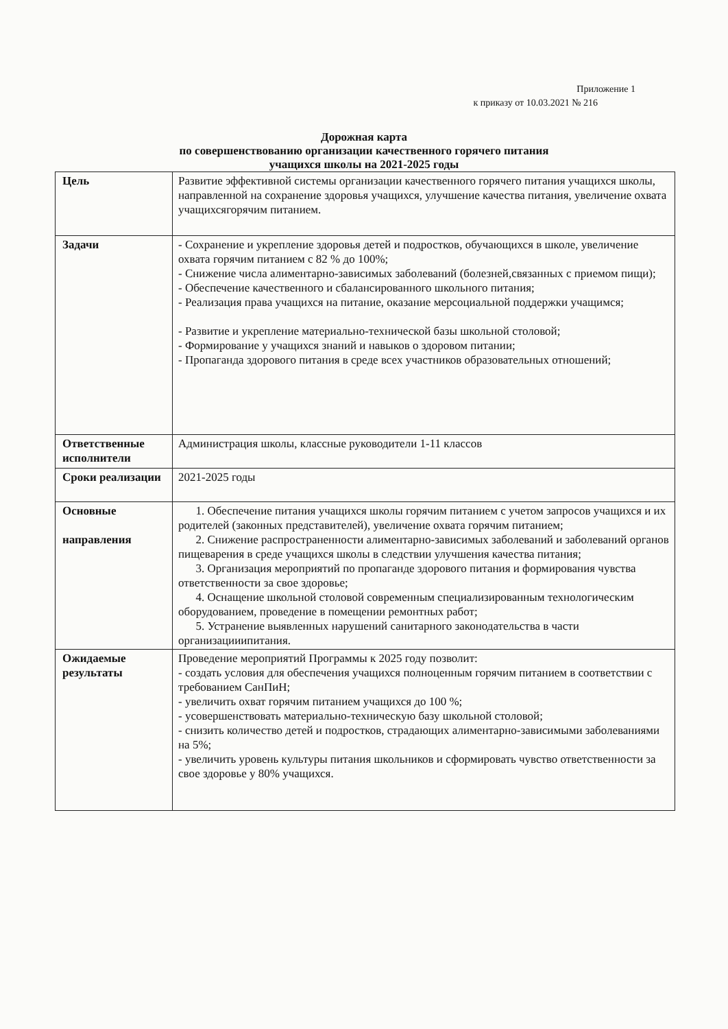Приложение 1
к приказу от 10.03.2021 № 216
Дорожная карта
по совершенствованию организации качественного горячего питания
учащихся школы на 2021-2025 годы
| Цель | Развитие эффективной системы организации качественного горячего питания учащихся школы, направленной на сохранение здоровья учащихся, улучшение качества питания, увеличение охвата учащихсягорячим питанием. |
| Задачи | - Сохранение и укрепление здоровья детей и подростков, обучающихся в школе, увеличение охвата горячим питанием с 82 % до 100%; - Снижение числа алиментарно-зависимых заболеваний (болезней,связанных с приемом пищи); - Обеспечение качественного и сбалансированного школьного питания; - Реализация права учащихся на питание, оказание мерсоциальной поддержки учащимся; - Развитие и укрепление материально-технической базы школьной столовой; - Формирование у учащихся знаний и навыков о здоровом питании; - Пропаганда здорового питания в среде всех участников образовательных отношений; |
| Ответственные исполнители | Администрация школы, классные руководители 1-11 классов |
| Сроки реализации | 2021-2025 годы |
| Основные направления | 1. Обеспечение питания учащихся школы горячим питанием с учетом запросов учащихся и их родителей (законных представителей), увеличение охвата горячим питанием; 2. Снижение распространенности алиментарно-зависимых заболеваний и заболеваний органов пищеварения в среде учащихся школы в следствии улучшения качества питания; 3. Организация мероприятий по пропаганде здорового питания и формирования чувства ответственности за свое здоровье; 4. Оснащение школьной столовой современным специализированным технологическим оборудованием, проведение в помещении ремонтных работ; 5. Устранение выявленных нарушений санитарного законодательства в части организацииипитания. |
| Ожидаемые результаты | Проведение мероприятий Программы к 2025 году позволит: - создать условия для обеспечения учащихся полноценным горячим питанием в соответствии с требованием СанПиН; - увеличить охват горячим питанием учащихся до 100 %; - усовершенствовать материально-техническую базу школьной столовой; - снизить количество детей и подростков, страдающих алиментарно-зависимыми заболеваниями на 5%; - увеличить уровень культуры питания школьников и сформировать чувство ответственности за свое здоровье у 80% учащихся. |